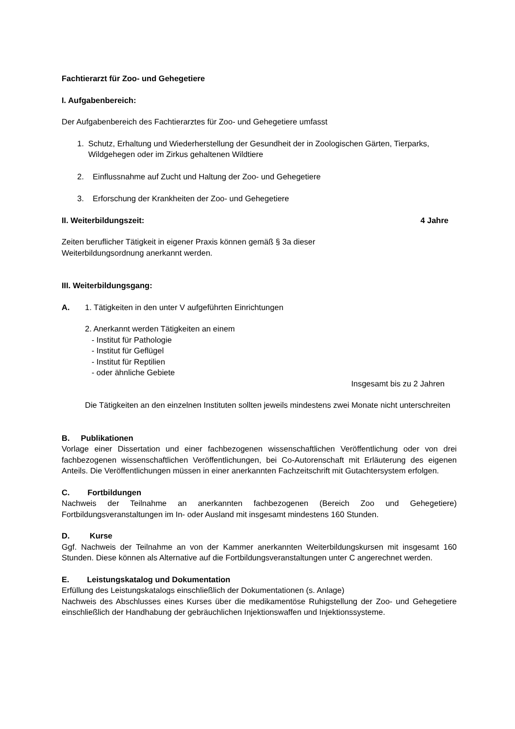Fachtierarzt für Zoo- und Gehegetiere
I. Aufgabenbereich:
Der Aufgabenbereich des Fachtierarztes für Zoo- und Gehegetiere umfasst
1. Schutz, Erhaltung und Wiederherstellung der Gesundheit der in Zoologischen Gärten, Tierparks, Wildgehegen oder im Zirkus gehaltenen Wildtiere
2. Einflussnahme auf Zucht und Haltung der Zoo- und Gehegetiere
3. Erforschung der Krankheiten der Zoo- und Gehegetiere
II. Weiterbildungszeit: 4 Jahre
Zeiten beruflicher Tätigkeit in eigener Praxis können gemäß § 3a dieser
Weiterbildungsordnung anerkannt werden.
III. Weiterbildungsgang:
A. 1. Tätigkeiten in den unter V aufgeführten Einrichtungen
2. Anerkannt werden Tätigkeiten an einem
- Institut für Pathologie
- Institut für Geflügel
- Institut für Reptilien
- oder ähnliche Gebiete
Insgesamt bis zu 2 Jahren
Die Tätigkeiten an den einzelnen Instituten sollten jeweils mindestens zwei Monate nicht unterschreiten
B. Publikationen
Vorlage einer Dissertation und einer fachbezogenen wissenschaftlichen Veröffentlichung oder von drei fachbezogenen wissenschaftlichen Veröffentlichungen, bei Co-Autorenschaft mit Erläuterung des eigenen Anteils. Die Veröffentlichungen müssen in einer anerkannten Fachzeitschrift mit Gutachtersystem erfolgen.
C. Fortbildungen
Nachweis der Teilnahme an anerkannten fachbezogenen (Bereich Zoo und Gehegetiere) Fortbildungsveranstaltungen im In- oder Ausland mit insgesamt mindestens 160 Stunden.
D. Kurse
Ggf. Nachweis der Teilnahme an von der Kammer anerkannten Weiterbildungskursen mit insgesamt 160 Stunden. Diese können als Alternative auf die Fortbildungsveranstaltungen unter C angerechnet werden.
E. Leistungskatalog und Dokumentation
Erfüllung des Leistungskatalogs einschließlich der Dokumentationen (s. Anlage)
Nachweis des Abschlusses eines Kurses über die medikamentöse Ruhigstellung der Zoo- und Gehegetiere einschließlich der Handhabung der gebräuchlichen Injektionswaffen und Injektionssysteme.